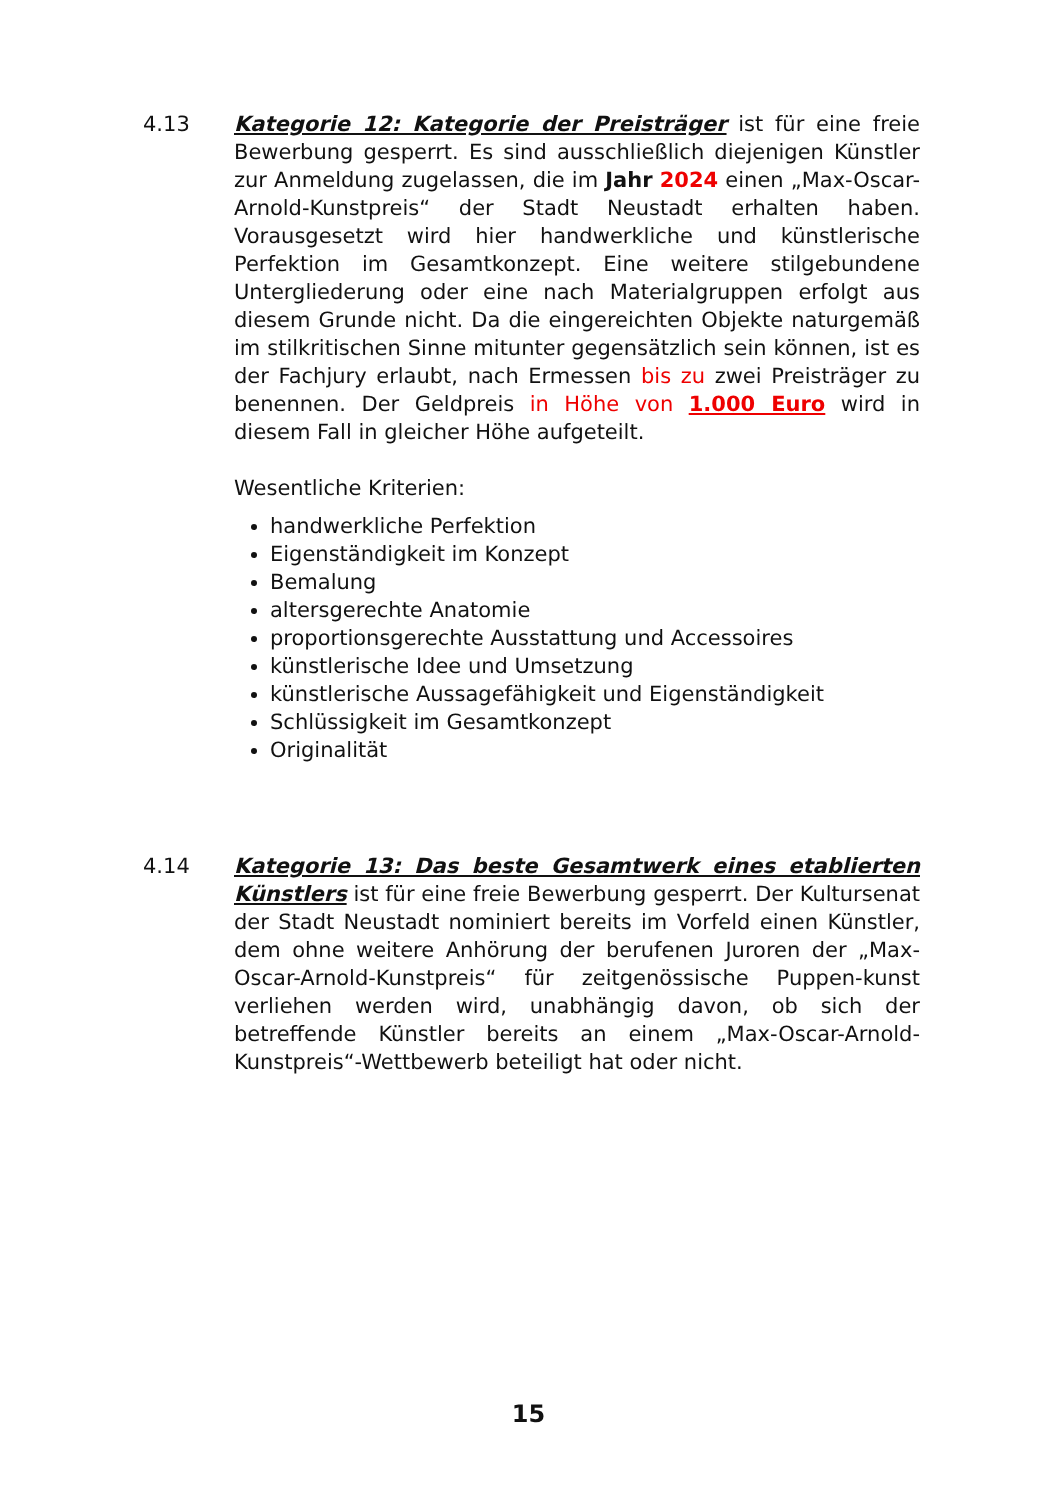4.13 Kategorie 12: Kategorie der Preisträger ist für eine freie Bewerbung gesperrt. Es sind ausschließlich diejenigen Künstler zur Anmeldung zugelassen, die im Jahr 2024 einen „Max-Oscar-Arnold-Kunstpreis“ der Stadt Neustadt erhalten haben. Vorausgesetzt wird hier handwerkliche und künstlerische Perfektion im Gesamtkonzept. Eine weitere stilgebundene Untergliederung oder eine nach Materialgruppen erfolgt aus diesem Grunde nicht. Da die eingereichten Objekte naturgemäß im stilkritischen Sinne mitunter gegensätzlich sein können, ist es der Fachjury erlaubt, nach Ermessen bis zu zwei Preisträger zu benennen. Der Geldpreis in Höhe von 1.000 Euro wird in diesem Fall in gleicher Höhe aufgeteilt.
Wesentliche Kriterien:
handwerkliche Perfektion
Eigenständigkeit im Konzept
Bemalung
altersgerechte Anatomie
proportionsgerechte Ausstattung und Accessoires
künstlerische Idee und Umsetzung
künstlerische Aussagefähigkeit und Eigenständigkeit
Schlüssigkeit im Gesamtkonzept
Originalität
4.14 Kategorie 13: Das beste Gesamtwerk eines etablierten Künstlers ist für eine freie Bewerbung gesperrt. Der Kultursenat der Stadt Neustadt nominiert bereits im Vorfeld einen Künstler, dem ohne weitere Anhörung der berufenen Juroren der „Max-Oscar-Arnold-Kunstpreis“ für zeitgenössische Puppen-kunst verliehen werden wird, unabhängig davon, ob sich der betreffende Künstler bereits an einem „Max-Oscar-Arnold-Kunstpreis“-Wettbewerb beteiligt hat oder nicht.
15